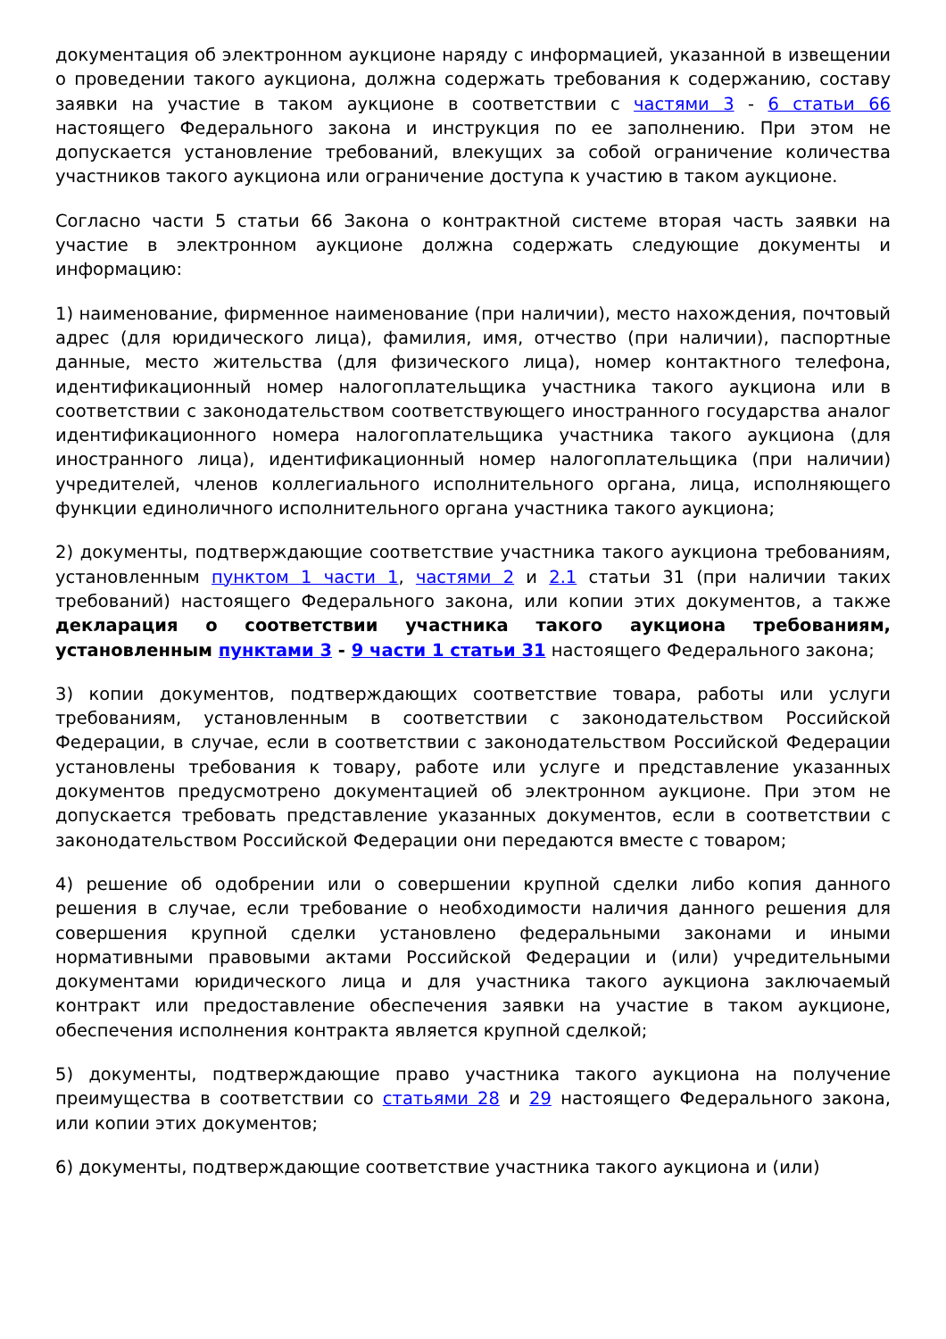документация об электронном аукционе наряду с информацией, указанной в извещении о проведении такого аукциона, должна содержать требования к содержанию, составу заявки на участие в таком аукционе в соответствии с частями 3 - 6 статьи 66 настоящего Федерального закона и инструкция по ее заполнению. При этом не допускается установление требований, влекущих за собой ограничение количества участников такого аукциона или ограничение доступа к участию в таком аукционе.
Согласно части 5 статьи 66 Закона о контрактной системе вторая часть заявки на участие в электронном аукционе должна содержать следующие документы и информацию:
1) наименование, фирменное наименование (при наличии), место нахождения, почтовый адрес (для юридического лица), фамилия, имя, отчество (при наличии), паспортные данные, место жительства (для физического лица), номер контактного телефона, идентификационный номер налогоплательщика участника такого аукциона или в соответствии с законодательством соответствующего иностранного государства аналог идентификационного номера налогоплательщика участника такого аукциона (для иностранного лица), идентификационный номер налогоплательщика (при наличии) учредителей, членов коллегиального исполнительного органа, лица, исполняющего функции единоличного исполнительного органа участника такого аукциона;
2) документы, подтверждающие соответствие участника такого аукциона требованиям, установленным пунктом 1 части 1, частями 2 и 2.1 статьи 31 (при наличии таких требований) настоящего Федерального закона, или копии этих документов, а также декларация о соответствии участника такого аукциона требованиям, установленным пунктами 3 - 9 части 1 статьи 31 настоящего Федерального закона;
3) копии документов, подтверждающих соответствие товара, работы или услуги требованиям, установленным в соответствии с законодательством Российской Федерации, в случае, если в соответствии с законодательством Российской Федерации установлены требования к товару, работе или услуге и представление указанных документов предусмотрено документацией об электронном аукционе. При этом не допускается требовать представление указанных документов, если в соответствии с законодательством Российской Федерации они передаются вместе с товаром;
4) решение об одобрении или о совершении крупной сделки либо копия данного решения в случае, если требование о необходимости наличия данного решения для совершения крупной сделки установлено федеральными законами и иными нормативными правовыми актами Российской Федерации и (или) учредительными документами юридического лица и для участника такого аукциона заключаемый контракт или предоставление обеспечения заявки на участие в таком аукционе, обеспечения исполнения контракта является крупной сделкой;
5) документы, подтверждающие право участника такого аукциона на получение преимущества в соответствии со статьями 28 и 29 настоящего Федерального закона, или копии этих документов;
6) документы, подтверждающие соответствие участника такого аукциона и (или)